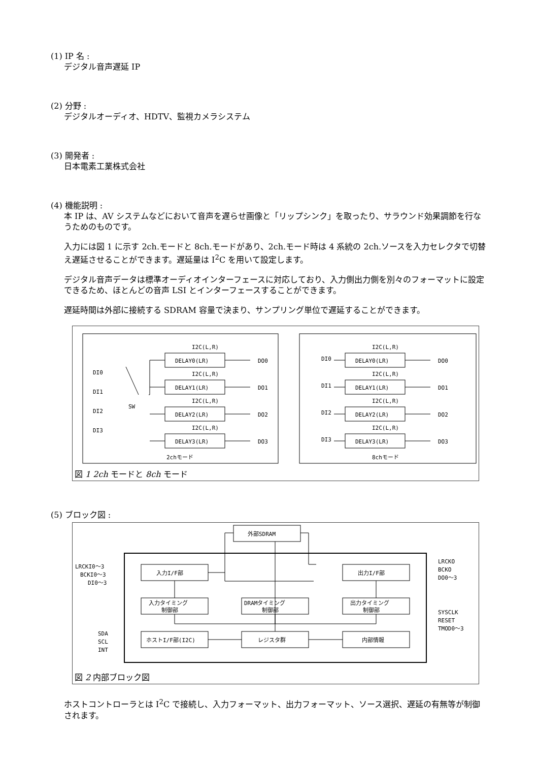(1) IP 名 :
デジタル音声遅延 IP
(2) 分野 :
デジタルオーディオ、HDTV、監視カメラシステム
(3) 開発者 :
日本電素工業株式会社
(4) 機能説明 :
本 IP は、AV システムなどにおいて音声を遅らせ画像と「リップシンク」を取ったり、サラウンド効果調節を行なうためのものです。
入力には図 1 に示す 2ch.モードと 8ch.モードがあり、2ch.モード時は 4 系統の 2ch.ソースを入力セレクタで切替え遅延させることができます。遅延量は I<sup>2</sup>C を用いて設定します。
デジタル音声データは標準オーディオインターフェースに対応しており、入力側出力側を別々のフォーマットに設定できるため、ほとんどの音声 LSI とインターフェースすることができます。
遅延時間は外部に接続する SDRAM 容量で決まり、サンプリング単位で遅延することができます。
DI0
DI1
DI2
DI3
SW
DI0
DI1
DI2
DI3
DELAY0(LR)
DELAY1(LR)
DELAY2(LR)
DELAY3(LR)
DELAY0(LR)
DELAY1(LR)
DELAY2(LR)
DELAY3(LR)
I2C(L,R)
I2C(L,R)
I2C(L,R)
I2C(L,R)
I2C(L,R)
I2C(L,R)
I2C(L,R)
I2C(L,R)
DO0
DO1
DO2
DO3
DO0
DO1
DO2
DO3
2chモード
8chモード
図 1 2ch モードと 8ch モード
(5) ブロック図 :
外部SDRAM
入力I/F部
出力I/F部
入力タイミング
制御部
DRAMタイミング
制御部
出力タイミング
制御部
ホストI/F部(I2C)
レジスタ群
内部情報
LRCKI0～3
BCKI0～3
DI0～3
LRCKO
BCKO
DO0～3
SYSCLK
RESET
TMOD0～3
SDA
SCL
INT
図 2 内部ブロック図
ホストコントローラとは I<sup>2</sup>C で接続し、入力フォーマット、出力フォーマット、ソース選択、遅延の有無等が制御されます。